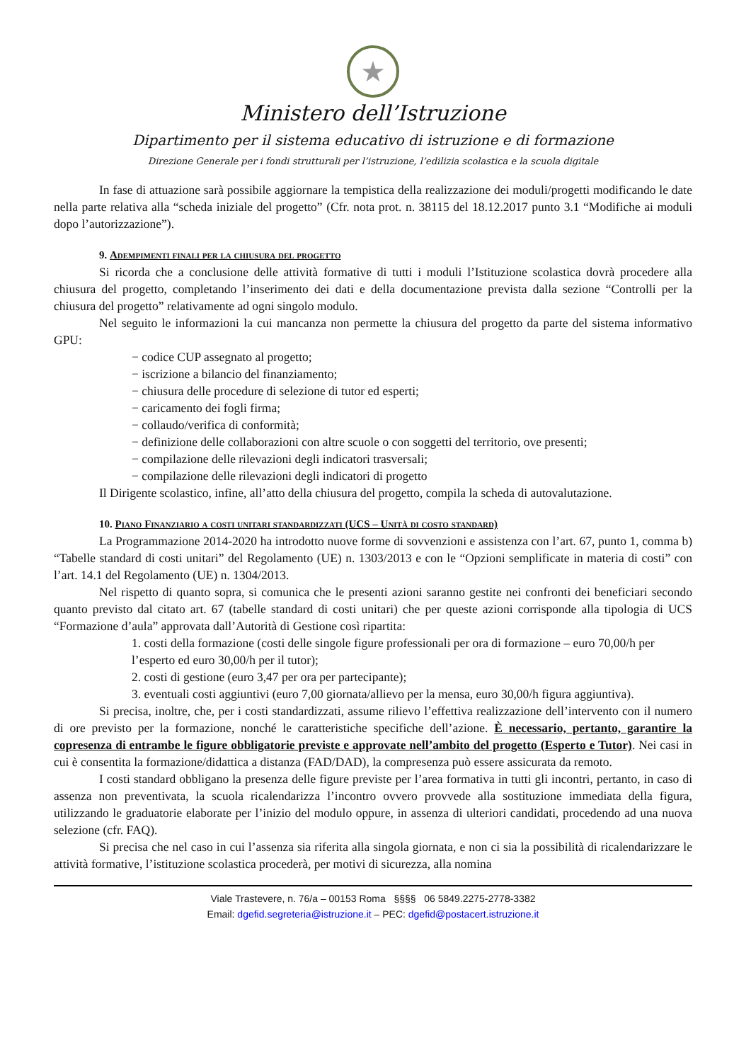★
Ministero dell’Istruzione
Dipartimento per il sistema educativo di istruzione e di formazione
Direzione Generale per i fondi strutturali per l’istruzione, l’edilizia scolastica e la scuola digitale
In fase di attuazione sarà possibile aggiornare la tempistica della realizzazione dei moduli/progetti modificando le date nella parte relativa alla “scheda iniziale del progetto” (Cfr. nota prot. n. 38115 del 18.12.2017 punto 3.1 “Modifiche ai moduli dopo l’autorizzazione”).
9. Adempimenti finali per la chiusura del progetto
Si ricorda che a conclusione delle attività formative di tutti i moduli l’Istituzione scolastica dovrà procedere alla chiusura del progetto, completando l’inserimento dei dati e della documentazione prevista dalla sezione “Controlli per la chiusura del progetto” relativamente ad ogni singolo modulo.
Nel seguito le informazioni la cui mancanza non permette la chiusura del progetto da parte del sistema informativo GPU:
− codice CUP assegnato al progetto;
− iscrizione a bilancio del finanziamento;
− chiusura delle procedure di selezione di tutor ed esperti;
− caricamento dei fogli firma;
− collaudo/verifica di conformità;
− definizione delle collaborazioni con altre scuole o con soggetti del territorio, ove presenti;
− compilazione delle rilevazioni degli indicatori trasversali;
− compilazione delle rilevazioni degli indicatori di progetto
Il Dirigente scolastico, infine, all’atto della chiusura del progetto, compila la scheda di autovalutazione.
10. Piano Finanziario a costi unitari standardizzati (UCS – Unità di costo standard)
La Programmazione 2014-2020 ha introdotto nuove forme di sovvenzioni e assistenza con l’art. 67, punto 1, comma b) “Tabelle standard di costi unitari” del Regolamento (UE) n. 1303/2013 e con le “Opzioni semplificate in materia di costi” con l’art. 14.1 del Regolamento (UE) n. 1304/2013.
Nel rispetto di quanto sopra, si comunica che le presenti azioni saranno gestite nei confronti dei beneficiari secondo quanto previsto dal citato art. 67 (tabelle standard di costi unitari) che per queste azioni corrisponde alla tipologia di UCS “Formazione d’aula” approvata dall’Autorità di Gestione così ripartita:
1. costi della formazione (costi delle singole figure professionali per ora di formazione – euro 70,00/h per l’esperto ed euro 30,00/h per il tutor);
2. costi di gestione (euro 3,47 per ora per partecipante);
3. eventuali costi aggiuntivi (euro 7,00 giornata/allievo per la mensa, euro 30,00/h figura aggiuntiva).
Si precisa, inoltre, che, per i costi standardizzati, assume rilievo l’effettiva realizzazione dell’intervento con il numero di ore previsto per la formazione, nonché le caratteristiche specifiche dell’azione. È necessario, pertanto, garantire la copresenza di entrambe le figure obbligatorie previste e approvate nell’ambito del progetto (Esperto e Tutor). Nei casi in cui è consentita la formazione/didattica a distanza (FAD/DAD), la compresenza può essere assicurata da remoto.
I costi standard obbligano la presenza delle figure previste per l’area formativa in tutti gli incontri, pertanto, in caso di assenza non preventivata, la scuola ricalendarizza l’incontro ovvero provvede alla sostituzione immediata della figura, utilizzando le graduatorie elaborate per l’inizio del modulo oppure, in assenza di ulteriori candidati, procedendo ad una nuova selezione (cfr. FAQ).
Si precisa che nel caso in cui l’assenza sia riferita alla singola giornata, e non ci sia la possibilità di ricalendarizzare le attività formative, l’istituzione scolastica procederà, per motivi di sicurezza, alla nomina
Viale Trastevere, n. 76/a – 00153 Roma §§§§ 06 5849.2275-2778-3382
Email: dgefid.segreteria@istruzione.it – PEC: dgefid@postacert.istruzione.it